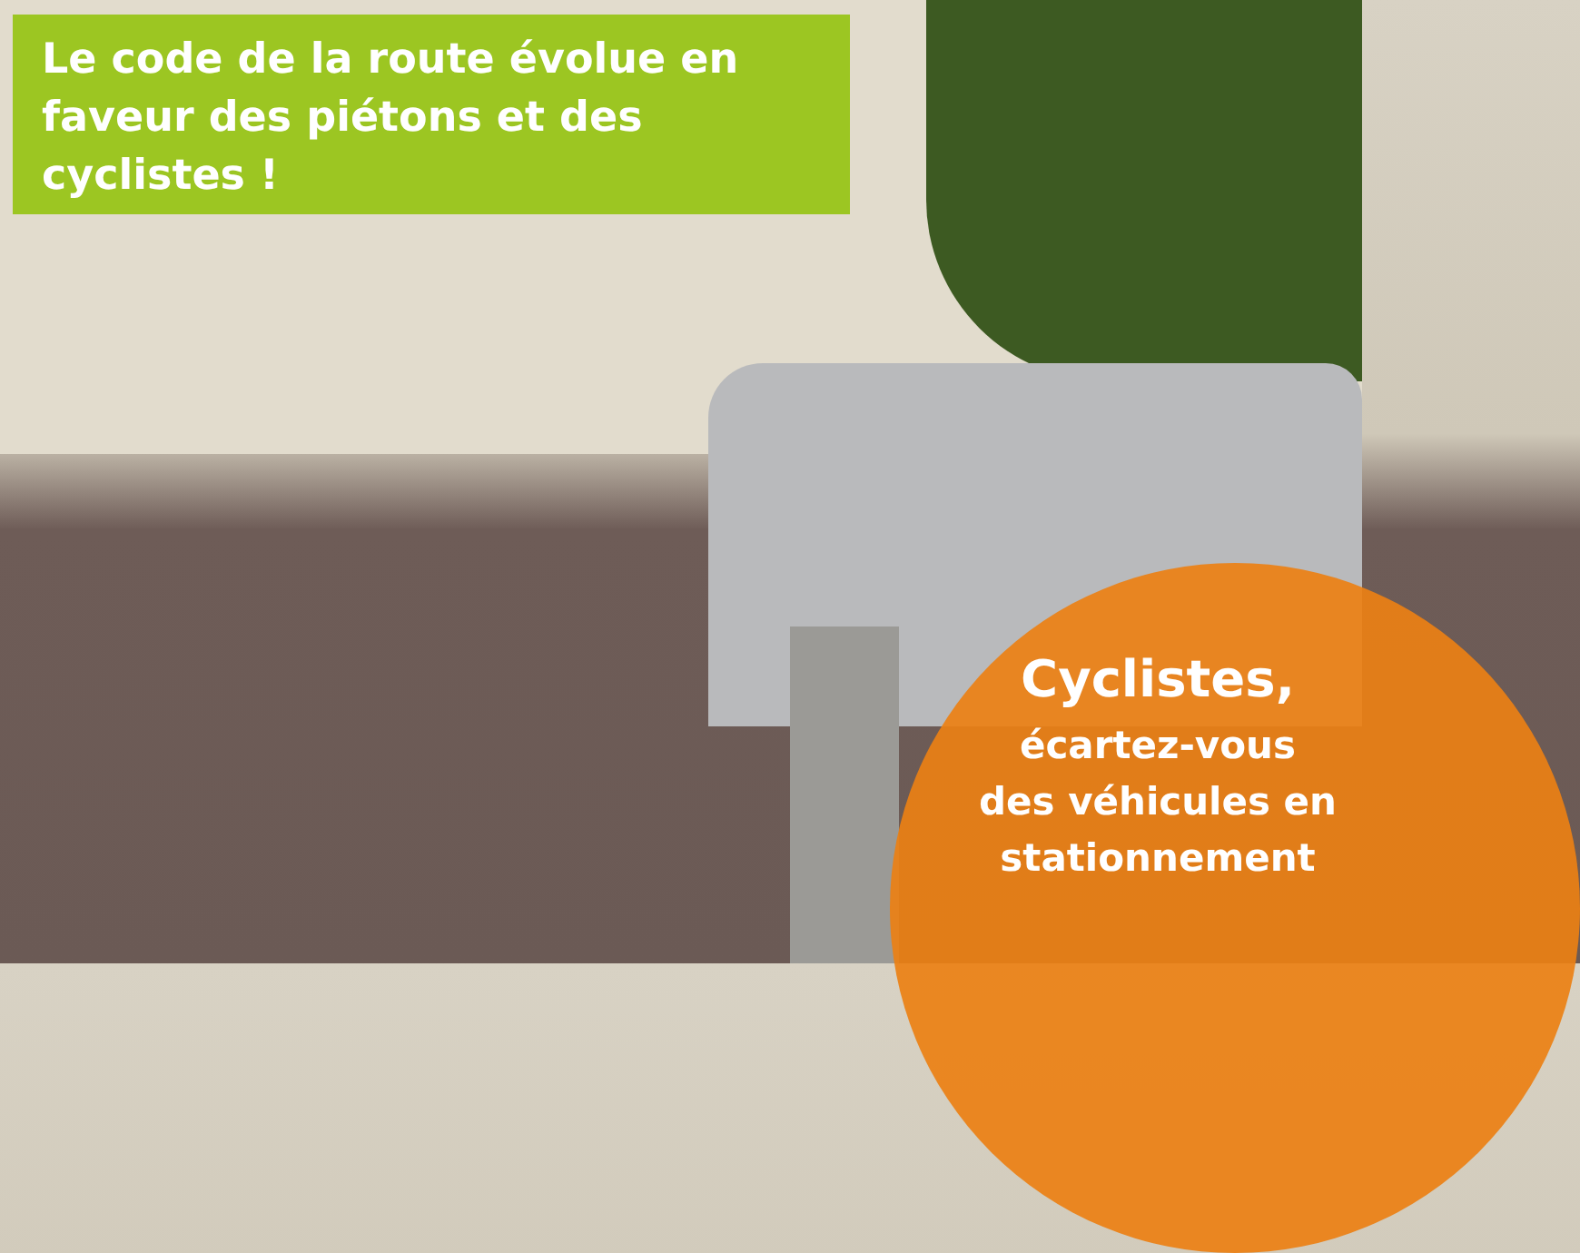Le code de la route évolue en faveur des piétons et des cyclistes !
Cyclistes,
écartez-vous des véhicules en stationnement